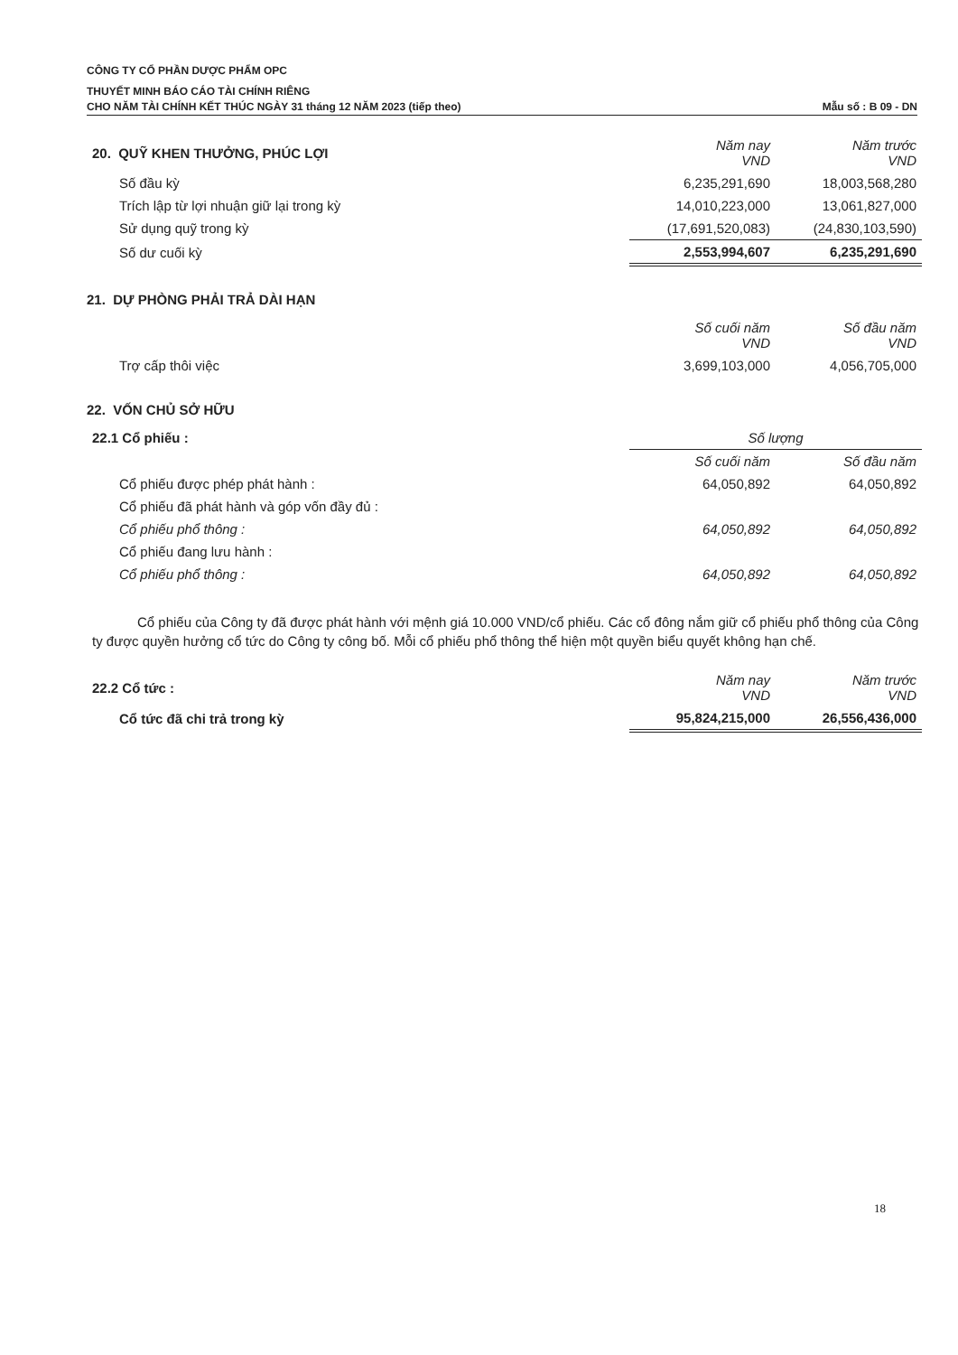CÔNG TY CỔ PHẦN DƯỢC PHẨM OPC
THUYẾT MINH BÁO CÁO TÀI CHÍNH RIÊNG
CHO NĂM TÀI CHÍNH KẾT THÚC NGÀY 31 tháng 12 NĂM 2023 (tiếp theo)
Mẫu số : B 09 - DN
| 20. QUỸ KHEN THƯỞNG, PHÚC LỢI | Năm nay VND | Năm trước VND |
| Số đầu kỳ | 6,235,291,690 | 18,003,568,280 |
| Trích lập từ lợi nhuận giữ lại trong kỳ | 14,010,223,000 | 13,061,827,000 |
| Sử dụng quỹ trong kỳ | (17,691,520,083) | (24,830,103,590) |
| Số dư cuối kỳ | 2,553,994,607 | 6,235,291,690 |
21. DỰ PHÒNG PHẢI TRẢ DÀI HẠN
| | Số cuối năm VND | Số đầu năm VND |
| Trợ cấp thôi việc | 3,699,103,000 | 4,056,705,000 |
22. VỐN CHỦ SỞ HỮU
| 22.1 Cổ phiếu : | Số lượng | |
| | Số cuối năm | Số đầu năm |
| Cổ phiếu được phép phát hành : | 64,050,892 | 64,050,892 |
| Cổ phiếu đã phát hành và góp vốn đầy đủ : | | |
| Cổ phiếu phổ thông : | 64,050,892 | 64,050,892 |
| Cổ phiếu đang lưu hành : | | |
| Cổ phiếu phổ thông : | 64,050,892 | 64,050,892 |
Cổ phiếu của Công ty đã được phát hành với mệnh giá 10.000 VND/cổ phiếu. Các cổ đông nắm giữ cổ phiếu phổ thông của Công ty được quyền hưởng cổ tức do Công ty công bố. Mỗi cổ phiếu phổ thông thể hiện một quyền biểu quyết không hạn chế.
| 22.2 Cổ tức : | Năm nay VND | Năm trước VND |
| Cổ tức đã chi trả trong kỳ | 95,824,215,000 | 26,556,436,000 |
18